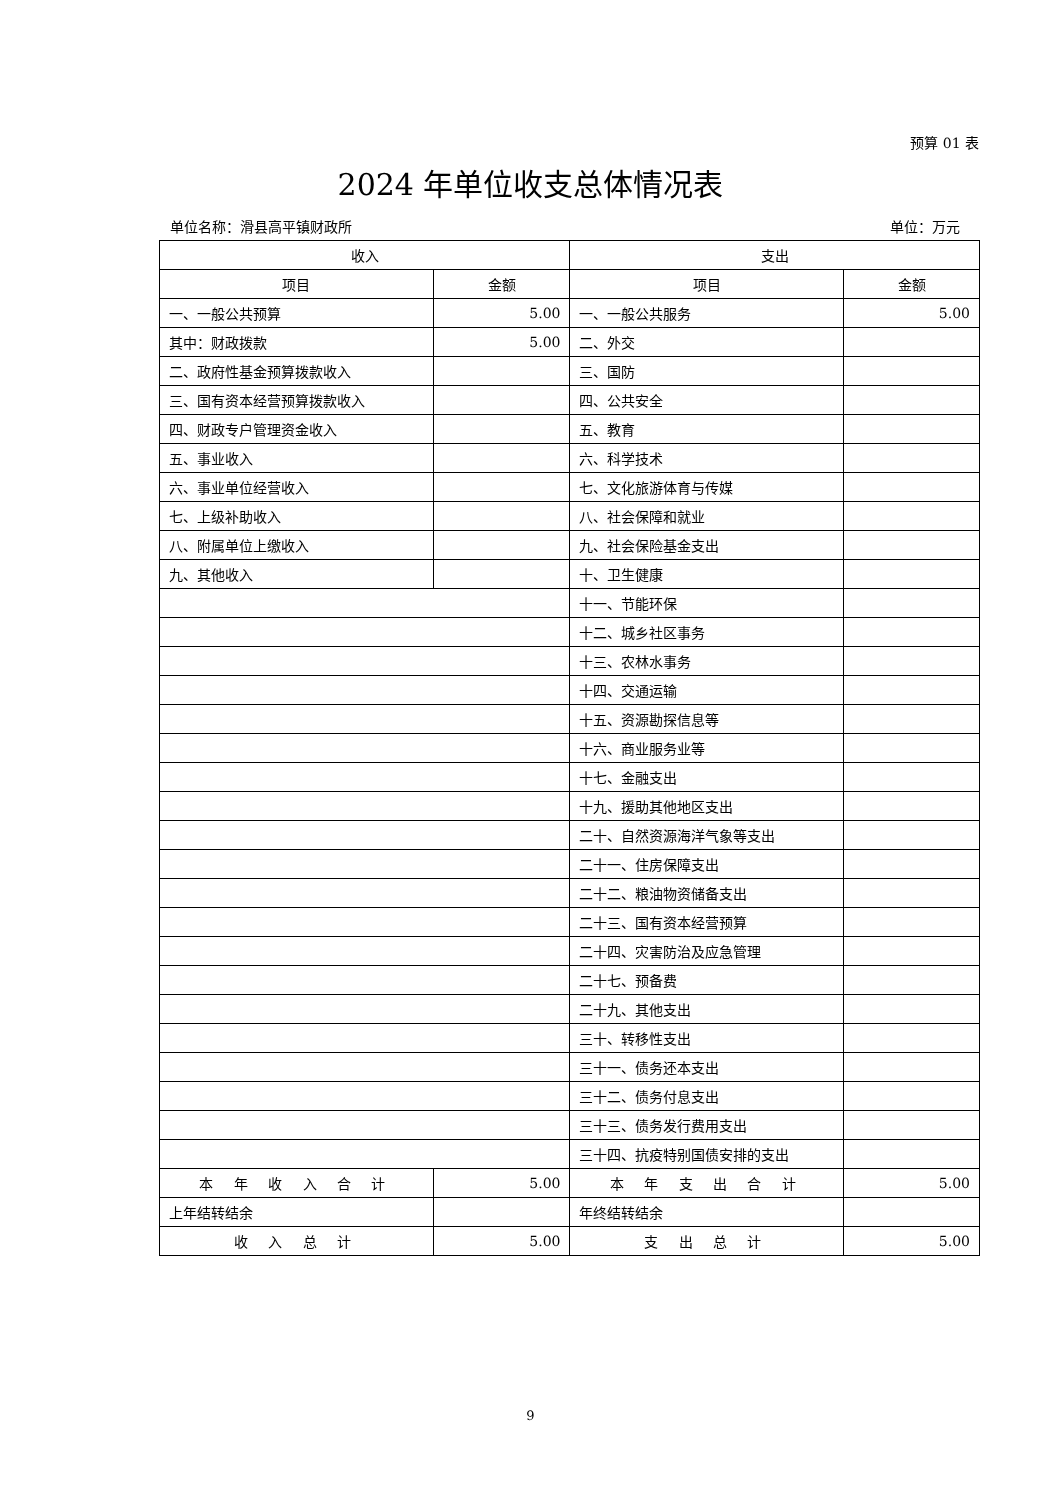预算 01 表
2024 年单位收支总体情况表
单位名称：滑县高平镇财政所 单位：万元
| 收入 | | 支出 | |
| --- | --- | --- | --- |
| 项目 | 金额 | 项目 | 金额 |
| 一、一般公共预算 | 5.00 | 一、一般公共服务 | 5.00 |
| 其中：财政拨款 | 5.00 | 二、外交 | |
| 二、政府性基金预算拨款收入 | | 三、国防 | |
| 三、国有资本经营预算拨款收入 | | 四、公共安全 | |
| 四、财政专户管理资金收入 | | 五、教育 | |
| 五、事业收入 | | 六、科学技术 | |
| 六、事业单位经营收入 | | 七、文化旅游体育与传媒 | |
| 七、上级补助收入 | | 八、社会保障和就业 | |
| 八、附属单位上缴收入 | | 九、社会保险基金支出 | |
| 九、其他收入 | | 十、卫生健康 | |
| | | 十一、节能环保 | |
| | | 十二、城乡社区事务 | |
| | | 十三、农林水事务 | |
| | | 十四、交通运输 | |
| | | 十五、资源勘探信息等 | |
| | | 十六、商业服务业等 | |
| | | 十七、金融支出 | |
| | | 十九、援助其他地区支出 | |
| | | 二十、自然资源海洋气象等支出 | |
| | | 二十一、住房保障支出 | |
| | | 二十二、粮油物资储备支出 | |
| | | 二十三、国有资本经营预算 | |
| | | 二十四、灾害防治及应急管理 | |
| | | 二十七、预备费 | |
| | | 二十九、其他支出 | |
| | | 三十、转移性支出 | |
| | | 三十一、债务还本支出 | |
| | | 三十二、债务付息支出 | |
| | | 三十三、债务发行费用支出 | |
| | | 三十四、抗疫特别国债安排的支出 | |
| 本 年 收 入 合 计 | 5.00 | 本 年 支 出 合 计 | 5.00 |
| 上年结转结余 | | 年终结转结余 | |
| 收 入 总 计 | 5.00 | 支 出 总 计 | 5.00 |
9